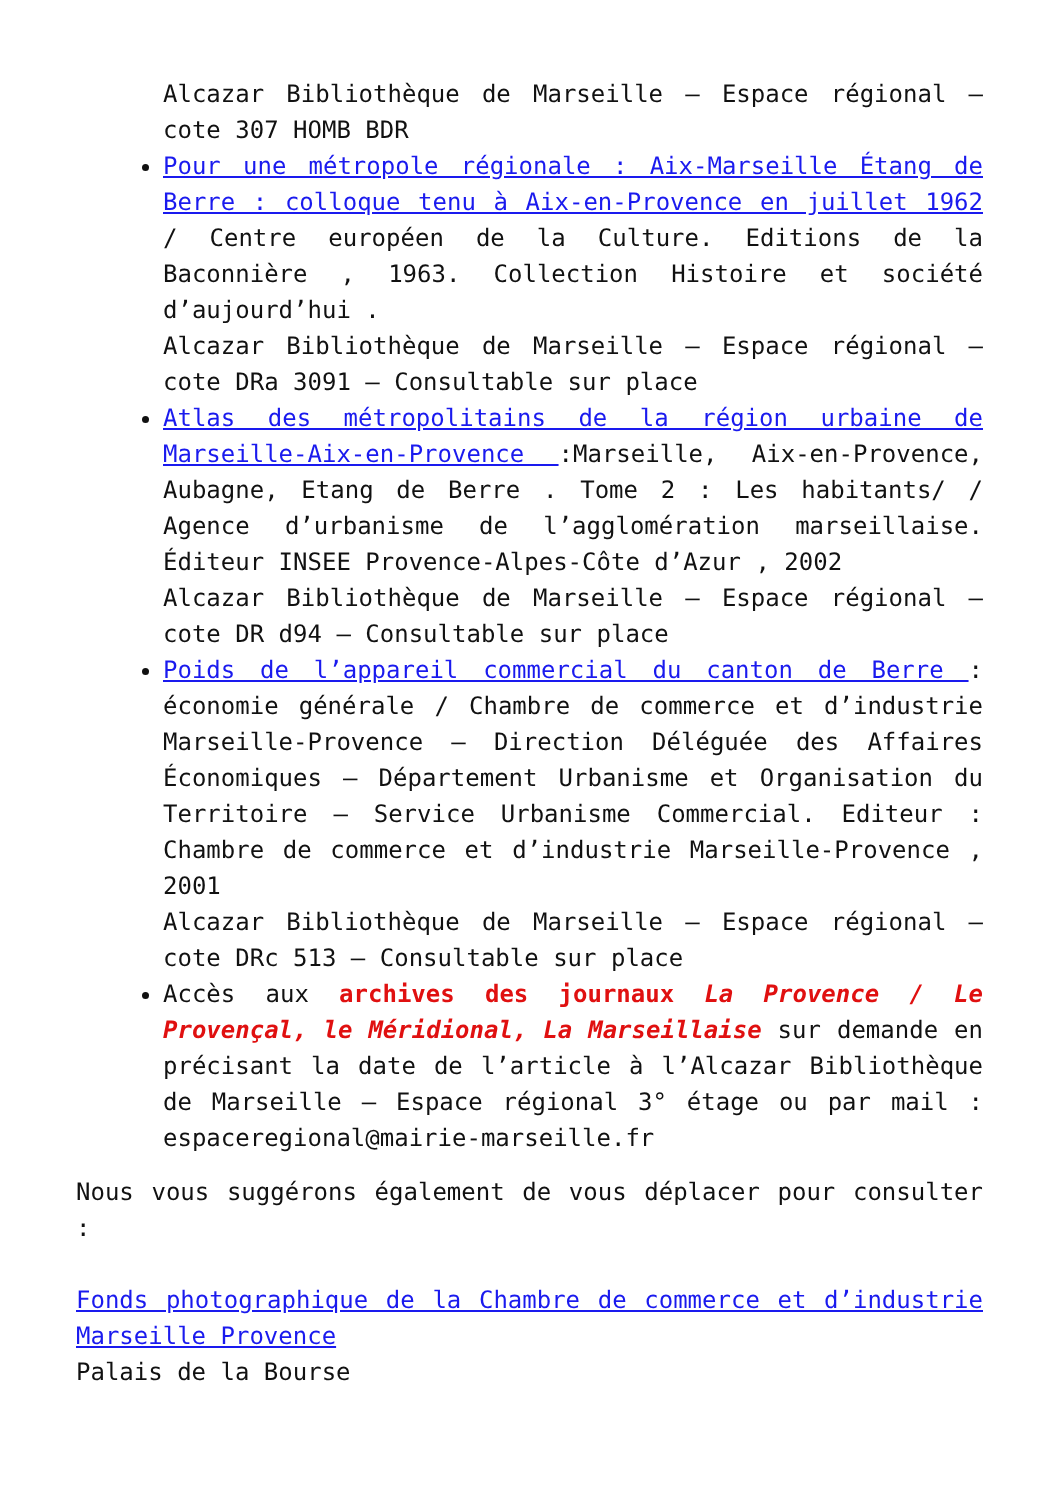Alcazar Bibliothèque de Marseille – Espace régional – cote 307 HOMB BDR
Pour une métropole régionale : Aix-Marseille Étang de Berre : colloque tenu à Aix-en-Provence en juillet 1962 / Centre européen de la Culture. Editions de la Baconnière , 1963. Collection Histoire et société d’aujourd’hui .
Alcazar Bibliothèque de Marseille – Espace régional – cote DRa 3091 – Consultable sur place
Atlas des métropolitains de la région urbaine de Marseille-Aix-en-Provence :Marseille, Aix-en-Provence, Aubagne, Etang de Berre . Tome 2 : Les habitants/ / Agence d’urbanisme de l’agglomération marseillaise. Éditeur INSEE Provence-Alpes-Côte d’Azur , 2002
Alcazar Bibliothèque de Marseille – Espace régional – cote DR d94 – Consultable sur place
Poids de l’appareil commercial du canton de Berre : économie générale / Chambre de commerce et d’industrie Marseille-Provence – Direction Déléguée des Affaires Économiques – Département Urbanisme et Organisation du Territoire – Service Urbanisme Commercial. Editeur : Chambre de commerce et d’industrie Marseille-Provence , 2001
Alcazar Bibliothèque de Marseille – Espace régional – cote DRc 513 – Consultable sur place
Accès aux archives des journaux La Provence / Le Provençal, le Méridional, La Marseillaise sur demande en précisant la date de l’article à l’Alcazar Bibliothèque de Marseille – Espace régional 3° étage ou par mail : espaceregional@mairie-marseille.fr
Nous vous suggérons également de vous déplacer pour consulter :
Fonds photographique de la Chambre de commerce et d’industrie Marseille Provence
Palais de la Bourse